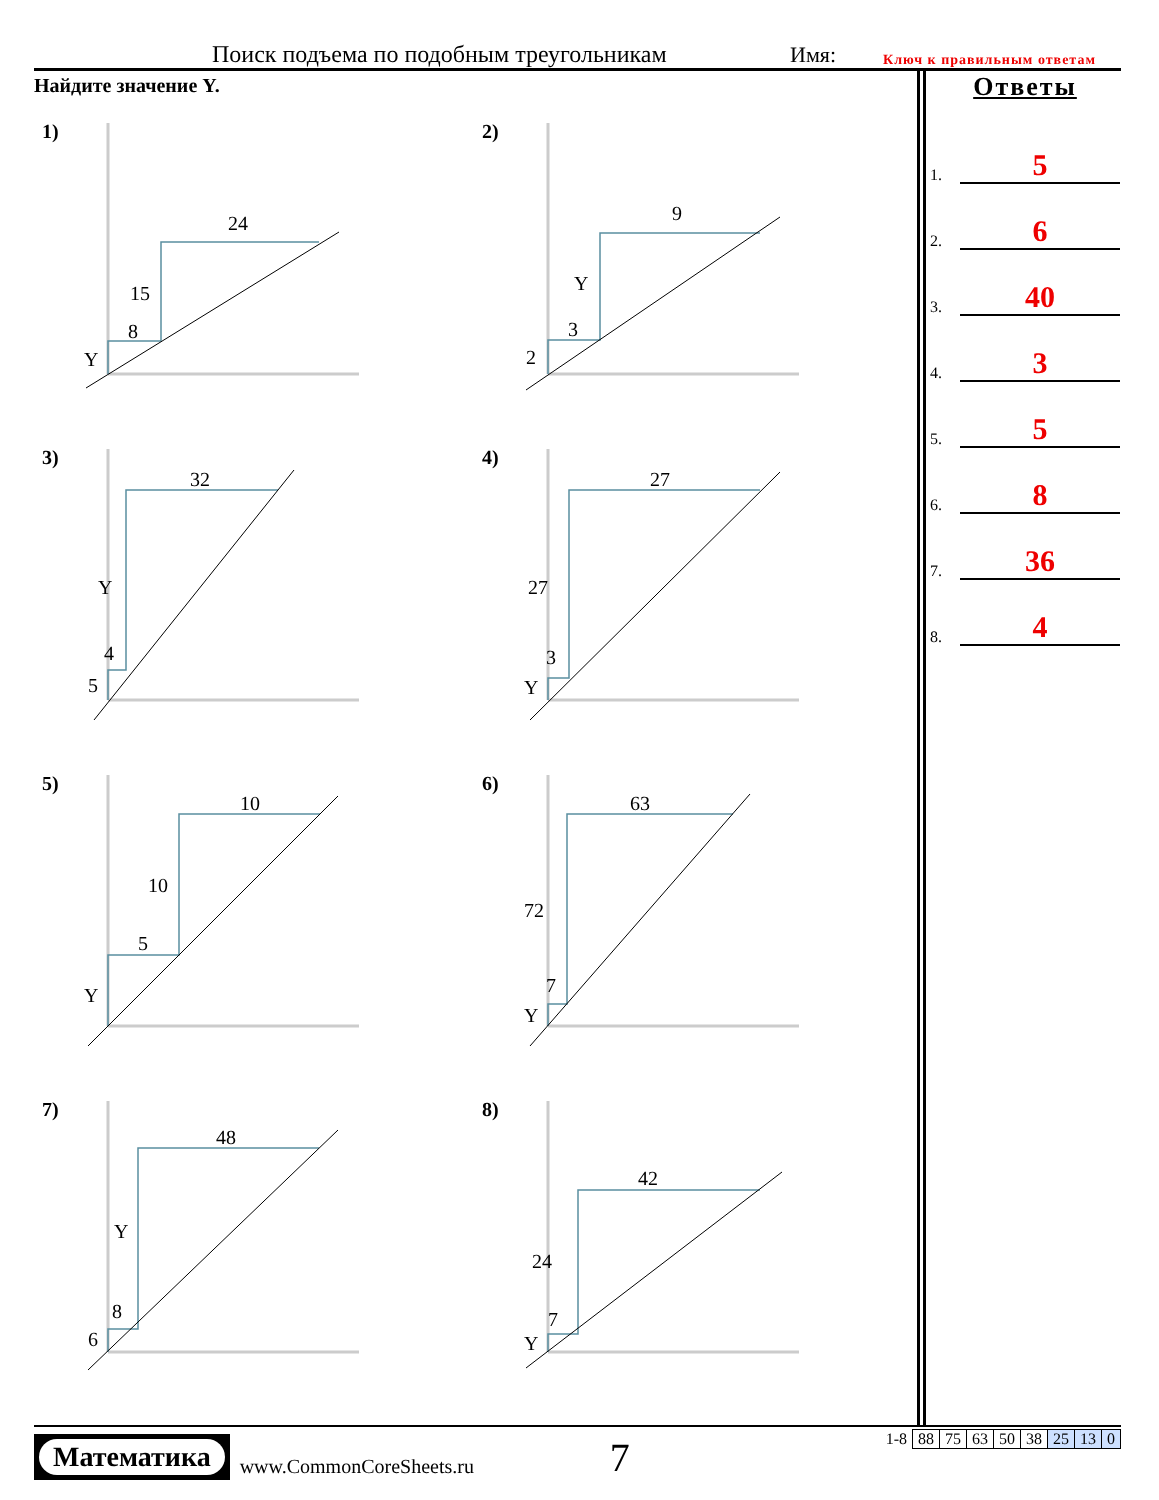Поиск подъема по подобным треугольникам Имя: Ключ к правильным ответам
Найдите значение Y.
1)
24
15
8
Y
2)
9
Y
3
2
3)
32
Y
4
5
4)
27
27
3
Y
5)
10
10
5
Y
6)
63
72
7
Y
7)
48
Y
8
6
8)
42
24
7
Y
Ответы
1.
5
2.
6
3.
40
4.
3
5.
5
6.
8
7.
36
8.
4
Математика
www.CommonCoreSheets.ru
7
| 1-8 | 88 | 75 | 63 | 50 | 38 | 25 | 13 | 0 |